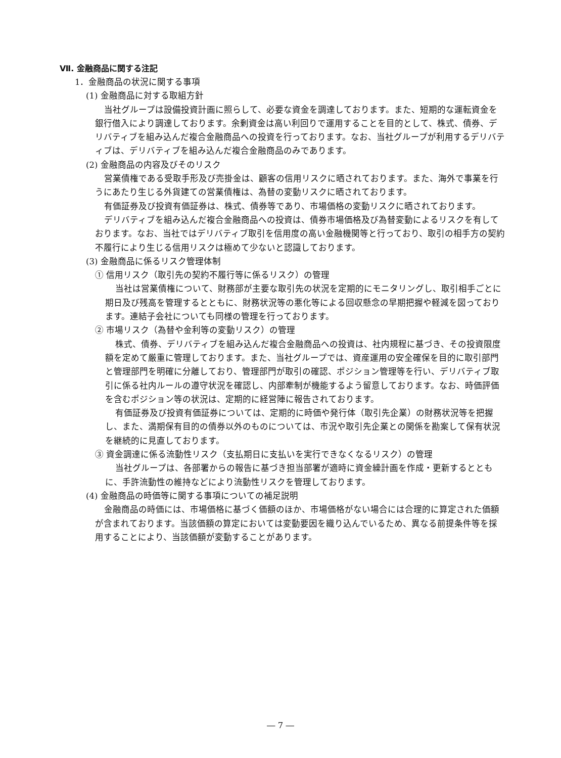Ⅶ. 金融商品に関する注記
1．金融商品の状況に関する事項
(1) 金融商品に対する取組方針
当社グループは設備投資計画に照らして、必要な資金を調達しております。また、短期的な運転資金を銀行借入により調達しております。余剰資金は高い利回りで運用することを目的として、株式、債券、デリバティブを組み込んだ複合金融商品への投資を行っております。なお、当社グループが利用するデリバティブは、デリバティブを組み込んだ複合金融商品のみであります。
(2) 金融商品の内容及びそのリスク
営業債権である受取手形及び売掛金は、顧客の信用リスクに晒されております。また、海外で事業を行うにあたり生じる外貨建ての営業債権は、為替の変動リスクに晒されております。
有価証券及び投資有価証券は、株式、債券等であり、市場価格の変動リスクに晒されております。
デリバティブを組み込んだ複合金融商品への投資は、債券市場価格及び為替変動によるリスクを有しております。なお、当社ではデリバティブ取引を信用度の高い金融機関等と行っており、取引の相手方の契約不履行により生じる信用リスクは極めて少ないと認識しております。
(3) 金融商品に係るリスク管理体制
① 信用リスク（取引先の契約不履行等に係るリスク）の管理
当社は営業債権について、財務部が主要な取引先の状況を定期的にモニタリングし、取引相手ごとに期日及び残高を管理するとともに、財務状況等の悪化等による回収懸念の早期把握や軽減を図っております。連結子会社についても同様の管理を行っております。
② 市場リスク（為替や金利等の変動リスク）の管理
株式、債券、デリバティブを組み込んだ複合金融商品への投資は、社内規程に基づき、その投資限度額を定めて厳重に管理しております。また、当社グループでは、資産運用の安全確保を目的に取引部門と管理部門を明確に分離しており、管理部門が取引の確認、ポジション管理等を行い、デリバティブ取引に係る社内ルールの遵守状況を確認し、内部牽制が機能するよう留意しております。なお、時価評価を含むポジション等の状況は、定期的に経営陣に報告されております。
有価証券及び投資有価証券については、定期的に時価や発行体（取引先企業）の財務状況等を把握し、また、満期保有目的の債券以外のものについては、市況や取引先企業との関係を勘案して保有状況を継続的に見直しております。
③ 資金調達に係る流動性リスク（支払期日に支払いを実行できなくなるリスク）の管理
当社グループは、各部署からの報告に基づき担当部署が適時に資金繰計画を作成・更新するとともに、手許流動性の維持などにより流動性リスクを管理しております。
(4) 金融商品の時価等に関する事項についての補足説明
金融商品の時価には、市場価格に基づく価額のほか、市場価格がない場合には合理的に算定された価額が含まれております。当該価額の算定においては変動要因を織り込んでいるため、異なる前提条件等を採用することにより、当該価額が変動することがあります。
― 7 ―